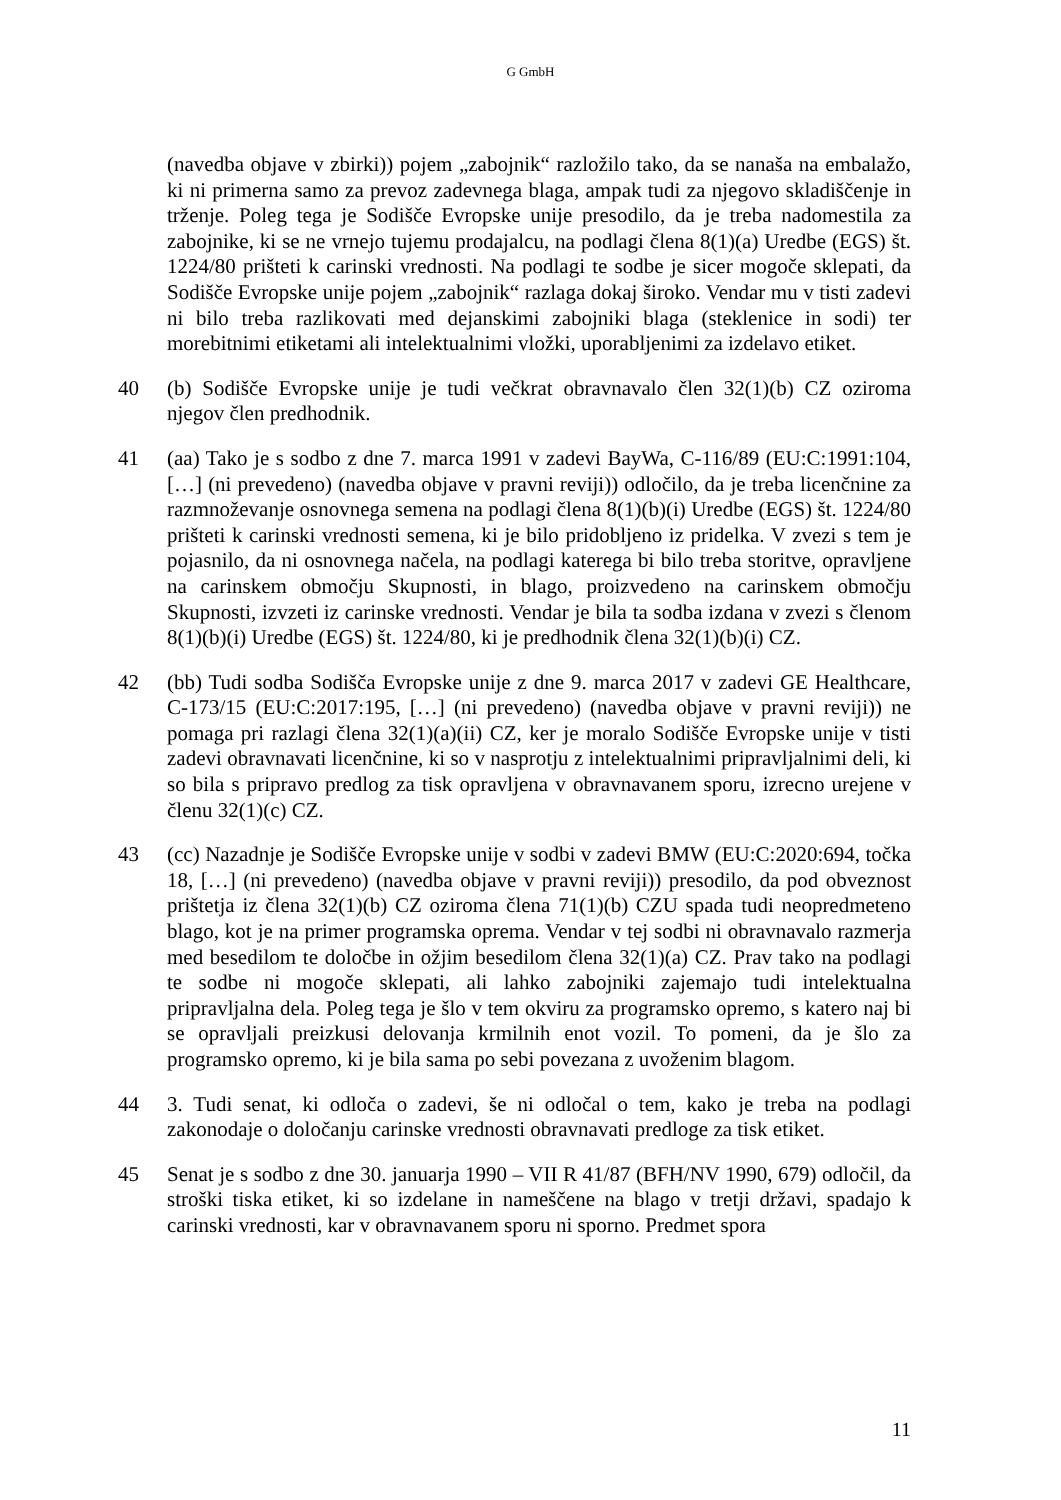G GmbH
(navedba objave v zbirki)) pojem „zabojnik“ razložilo tako, da se nanaša na embalažo, ki ni primerna samo za prevoz zadevnega blaga, ampak tudi za njegovo skladiščenje in trženje. Poleg tega je Sodišče Evropske unije presodilo, da je treba nadomestila za zabojnike, ki se ne vrnejo tujemu prodajalcu, na podlagi člena 8(1)(a) Uredbe (EGS) št. 1224/80 prišteti k carinski vrednosti. Na podlagi te sodbe je sicer mogoče sklepati, da Sodišče Evropske unije pojem „zabojnik“ razlaga dokaj široko. Vendar mu v tisti zadevi ni bilo treba razlikovati med dejanskimi zabojniki blaga (steklenice in sodi) ter morebitnimi etiketami ali intelektualnimi vložki, uporabljenimi za izdelavo etiket.
40 (b) Sodišče Evropske unije je tudi večkrat obravnavalo člen 32(1)(b) CZ oziroma njegov člen predhodnik.
41 (aa) Tako je s sodbo z dne 7. marca 1991 v zadevi BayWa, C-116/89 (EU:C:1991:104, […] (ni prevedeno) (navedba objave v pravni reviji)) odločilo, da je treba licenčnine za razmnoževanje osnovnega semena na podlagi člena 8(1)(b)(i) Uredbe (EGS) št. 1224/80 prišteti k carinski vrednosti semena, ki je bilo pridobljeno iz pridelka. V zvezi s tem je pojasnilo, da ni osnovnega načela, na podlagi katerega bi bilo treba storitve, opravljene na carinskem območju Skupnosti, in blago, proizvedeno na carinskem območju Skupnosti, izvzeti iz carinske vrednosti. Vendar je bila ta sodba izdana v zvezi s členom 8(1)(b)(i) Uredbe (EGS) št. 1224/80, ki je predhodnik člena 32(1)(b)(i) CZ.
42 (bb) Tudi sodba Sodišča Evropske unije z dne 9. marca 2017 v zadevi GE Healthcare, C-173/15 (EU:C:2017:195, […] (ni prevedeno) (navedba objave v pravni reviji)) ne pomaga pri razlagi člena 32(1)(a)(ii) CZ, ker je moralo Sodišče Evropske unije v tisti zadevi obravnavati licenčnine, ki so v nasprotju z intelektualnimi pripravljalnimi deli, ki so bila s pripravo predlog za tisk opravljena v obravnavanem sporu, izrecno urejene v členu 32(1)(c) CZ.
43 (cc) Nazadnje je Sodišče Evropske unije v sodbi v zadevi BMW (EU:C:2020:694, točka 18, […] (ni prevedeno) (navedba objave v pravni reviji)) presodilo, da pod obveznost prištetja iz člena 32(1)(b) CZ oziroma člena 71(1)(b) CZU spada tudi neopredmeteno blago, kot je na primer programska oprema. Vendar v tej sodbi ni obravnavalo razmerja med besedilom te določbe in ožjim besedilom člena 32(1)(a) CZ. Prav tako na podlagi te sodbe ni mogoče sklepati, ali lahko zabojniki zajemajo tudi intelektualna pripravljalna dela. Poleg tega je šlo v tem okviru za programsko opremo, s katero naj bi se opravljali preizkusi delovanja krmilnih enot vozil. To pomeni, da je šlo za programsko opremo, ki je bila sama po sebi povezana z uvoženim blagom.
44 3. Tudi senat, ki odloča o zadevi, še ni odločal o tem, kako je treba na podlagi zakonodaje o določanju carinske vrednosti obravnavati predloge za tisk etiket.
45 Senat je s sodbo z dne 30. januarja 1990 – VII R 41/87 (BFH/NV 1990, 679) odločil, da stroški tiska etiket, ki so izdelane in nameščene na blago v tretji državi, spadajo k carinski vrednosti, kar v obravnavanem sporu ni sporno. Predmet spora
11